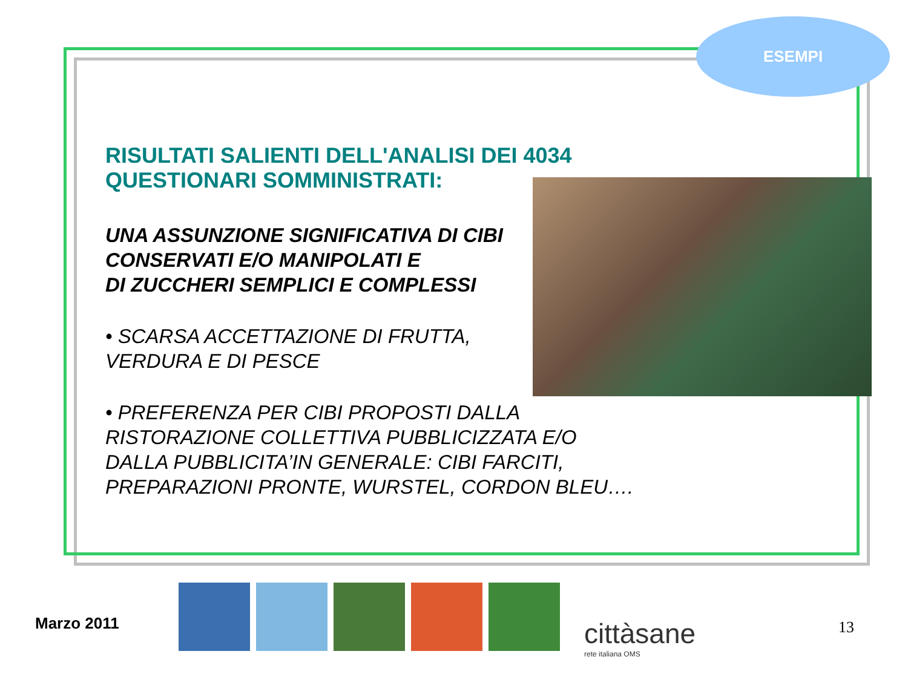ESEMPI
RISULTATI SALIENTI DELL'ANALISI DEI 4034
QUESTIONARI SOMMINISTRATI:
UNA ASSUNZIONE SIGNIFICATIVA DI CIBI
CONSERVATI E/O MANIPOLATI E
DI ZUCCHERI SEMPLICI E COMPLESSI
• SCARSA ACCETTAZIONE DI FRUTTA,
VERDURA E DI PESCE
• PREFERENZA PER CIBI PROPOSTI DALLA
RISTORAZIONE COLLETTIVA PUBBLICIZZATA E/O
DALLA PUBBLICITA’IN GENERALE: CIBI FARCITI,
PREPARAZIONI PRONTE, WURSTEL, CORDON BLEU….
Marzo 2011 cittàsane
rete italiana OMS
13